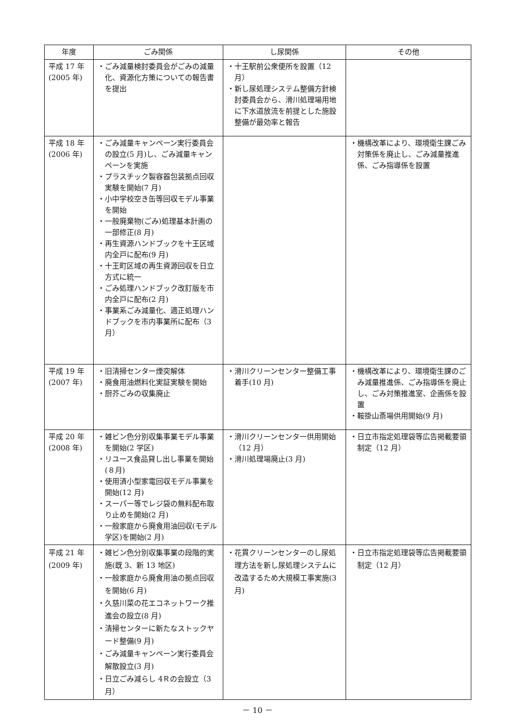| 年度 | ごみ関係 | し尿関係 | その他 |
| --- | --- | --- | --- |
| 平成 17 年 (2005 年) | ・ごみ減量検討委員会がごみの減量化、資源化方策についての報告書を提出 | ・十王駅前公衆便所を設置（12 月） ・新し尿処理システム整備方針検討委員会から、滑川処理場用地に下水道放流を前提とした施設整備が最効率と報告 | |
| 平成 18 年 (2006 年) | ・ごみ減量キャンペーン実行委員会の設立(5 月)し、ごみ減量キャンペーンを実施 ・プラスチック製容器包装拠点回収実験を開始(7 月) ・小中学校空き缶等回収モデル事業を開始 ・一般廃棄物(ごみ)処理基本計画の一部修正(8 月) ・再生資源ハンドブックを十王区域内全戸に配布(9 月) ・十王町区域の再生資源回収を日立方式に統一 ・ごみ処理ハンドブック改訂版を市内全戸に配布(2 月) ・事業系ごみ減量化、適正処理ハンドブックを市内事業所に配布（3 月） | | ・機構改革により、環境衛生課ごみ対策係を廃止し、ごみ減量推進係、ごみ指導係を設置 |
| 平成 19 年 (2007 年) | ・旧清掃センター煙突解体 ・廃食用油燃料化実証実験を開始 ・厨芥ごみの収集廃止 | ・滑川クリーンセンター整備工事着手(10 月) | ・機構改革により、環境衛生課のごみ減量推進係、ごみ指導係を廃止し、ごみ対策推進室、企画係を設置 ・鞍掛山斎場供用開始(9 月) |
| 平成 20 年 (2008 年) | ・雑ビン色分別収集事業モデル事業を開始(2 学区) ・リユース食品貸し出し事業を開始(８月) ・使用済小型家電回収モデル事業を開始(12 月) ・スーパー等でレジ袋の無料配布取り止めを開始(2 月) ・一般家庭から廃食用油回収(モデル学区)を開始(2 月) | ・滑川クリーンセンター供用開始（12 月） ・滑川処理場廃止(3 月) | ・日立市指定処理袋等広告掲載要領制定（12 月） |
| 平成 21 年 (2009 年) | ・雑ビン色分別収集事業の段階的実施(既 3、新 13 地区) ・一般家庭から廃食用油の拠点回収を開始(6 月) ・久慈川菜の花エコネットワーク推進会の設立(8 月) ・清掃センターに新たなストックヤード整備(9 月) ・ごみ減量キャンペーン実行委員会解散設立(3 月) ・日立ごみ減らし 4Ｒの会設立（3 月） | ・花貫クリーンセンターのし尿処理方法を新し尿処理システムに改造するため大規模工事実施(3 月) | ・日立市指定処理袋等広告掲載要領制定（12 月） |
－ 10 －